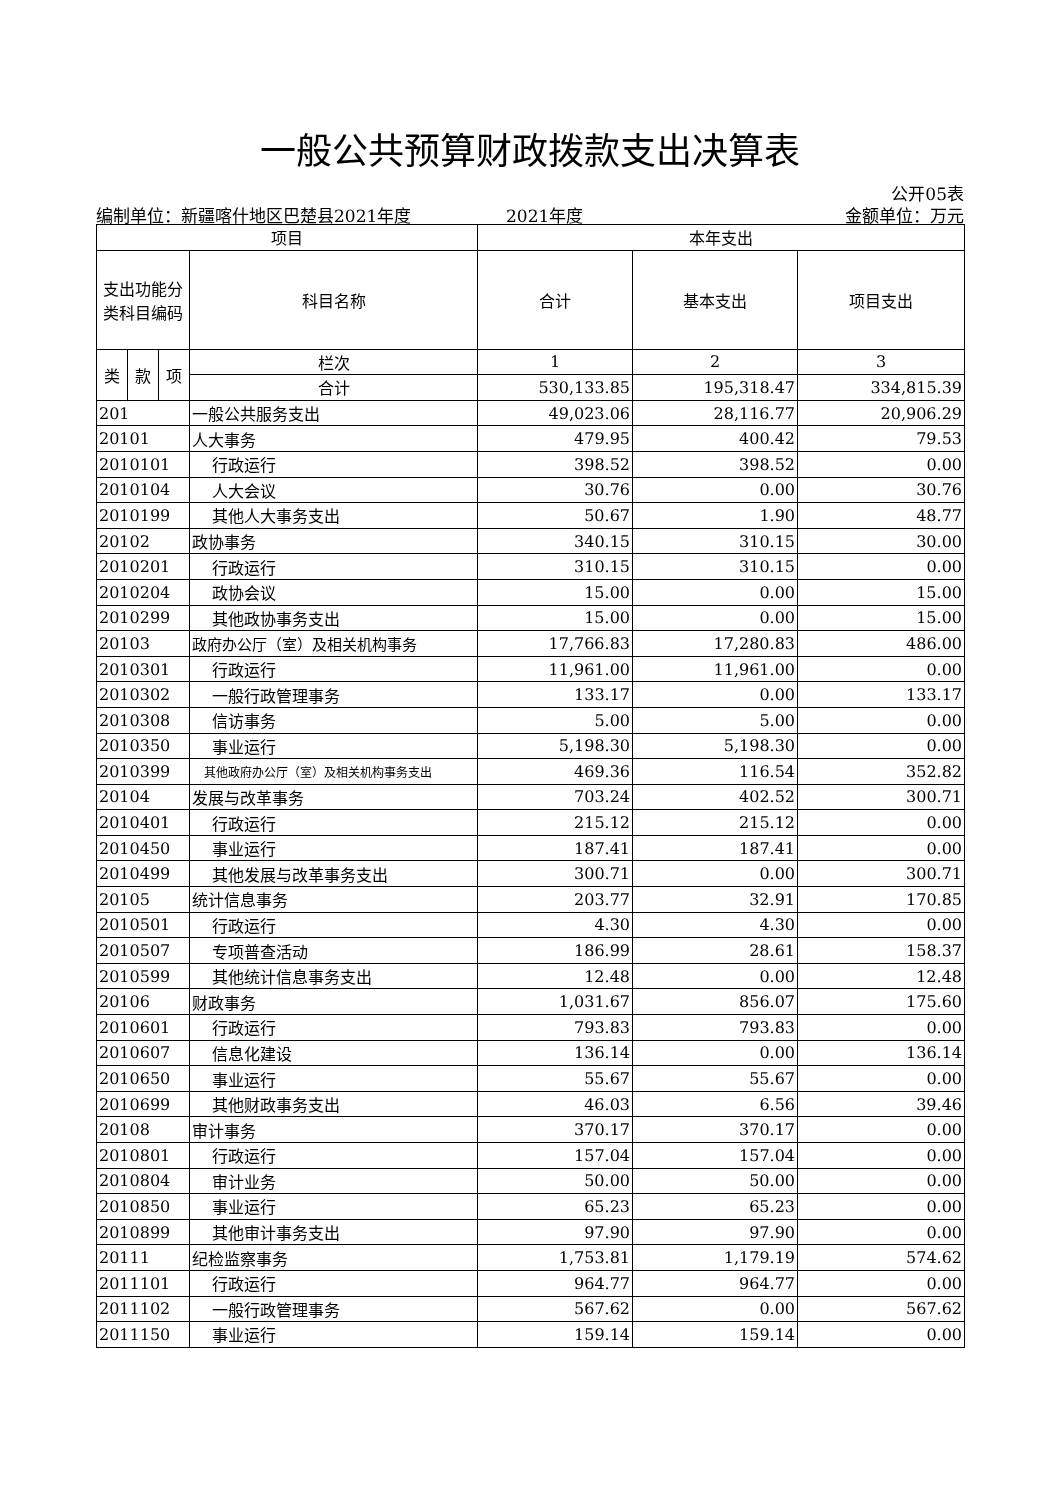一般公共预算财政拨款支出决算表
公开05表
编制单位：新疆喀什地区巴楚县2021年度 2021年度 金额单位：万元
| 项目 | | | | 本年支出 | | |
| --- | --- | --- | --- | --- | --- | --- |
| 支出功能分类科目编码 | | | 科目名称 | 合计 | 基本支出 | 项目支出 |
| 类 | 款 | 项 | 栏次 | 1 | 2 | 3 |
| | | | 合计 | 530,133.85 | 195,318.47 | 334,815.39 |
| 201 | | | 一般公共服务支出 | 49,023.06 | 28,116.77 | 20,906.29 |
| 20101 | | | 人大事务 | 479.95 | 400.42 | 79.53 |
| 2010101 | | | 行政运行 | 398.52 | 398.52 | 0.00 |
| 2010104 | | | 人大会议 | 30.76 | 0.00 | 30.76 |
| 2010199 | | | 其他人大事务支出 | 50.67 | 1.90 | 48.77 |
| 20102 | | | 政协事务 | 340.15 | 310.15 | 30.00 |
| 2010201 | | | 行政运行 | 310.15 | 310.15 | 0.00 |
| 2010204 | | | 政协会议 | 15.00 | 0.00 | 15.00 |
| 2010299 | | | 其他政协事务支出 | 15.00 | 0.00 | 15.00 |
| 20103 | | | 政府办公厅（室）及相关机构事务 | 17,766.83 | 17,280.83 | 486.00 |
| 2010301 | | | 行政运行 | 11,961.00 | 11,961.00 | 0.00 |
| 2010302 | | | 一般行政管理事务 | 133.17 | 0.00 | 133.17 |
| 2010308 | | | 信访事务 | 5.00 | 5.00 | 0.00 |
| 2010350 | | | 事业运行 | 5,198.30 | 5,198.30 | 0.00 |
| 2010399 | | | 其他政府办公厅（室）及相关机构事务支出 | 469.36 | 116.54 | 352.82 |
| 20104 | | | 发展与改革事务 | 703.24 | 402.52 | 300.71 |
| 2010401 | | | 行政运行 | 215.12 | 215.12 | 0.00 |
| 2010450 | | | 事业运行 | 187.41 | 187.41 | 0.00 |
| 2010499 | | | 其他发展与改革事务支出 | 300.71 | 0.00 | 300.71 |
| 20105 | | | 统计信息事务 | 203.77 | 32.91 | 170.85 |
| 2010501 | | | 行政运行 | 4.30 | 4.30 | 0.00 |
| 2010507 | | | 专项普查活动 | 186.99 | 28.61 | 158.37 |
| 2010599 | | | 其他统计信息事务支出 | 12.48 | 0.00 | 12.48 |
| 20106 | | | 财政事务 | 1,031.67 | 856.07 | 175.60 |
| 2010601 | | | 行政运行 | 793.83 | 793.83 | 0.00 |
| 2010607 | | | 信息化建设 | 136.14 | 0.00 | 136.14 |
| 2010650 | | | 事业运行 | 55.67 | 55.67 | 0.00 |
| 2010699 | | | 其他财政事务支出 | 46.03 | 6.56 | 39.46 |
| 20108 | | | 审计事务 | 370.17 | 370.17 | 0.00 |
| 2010801 | | | 行政运行 | 157.04 | 157.04 | 0.00 |
| 2010804 | | | 审计业务 | 50.00 | 50.00 | 0.00 |
| 2010850 | | | 事业运行 | 65.23 | 65.23 | 0.00 |
| 2010899 | | | 其他审计事务支出 | 97.90 | 97.90 | 0.00 |
| 20111 | | | 纪检监察事务 | 1,753.81 | 1,179.19 | 574.62 |
| 2011101 | | | 行政运行 | 964.77 | 964.77 | 0.00 |
| 2011102 | | | 一般行政管理事务 | 567.62 | 0.00 | 567.62 |
| 2011150 | | | 事业运行 | 159.14 | 159.14 | 0.00 |